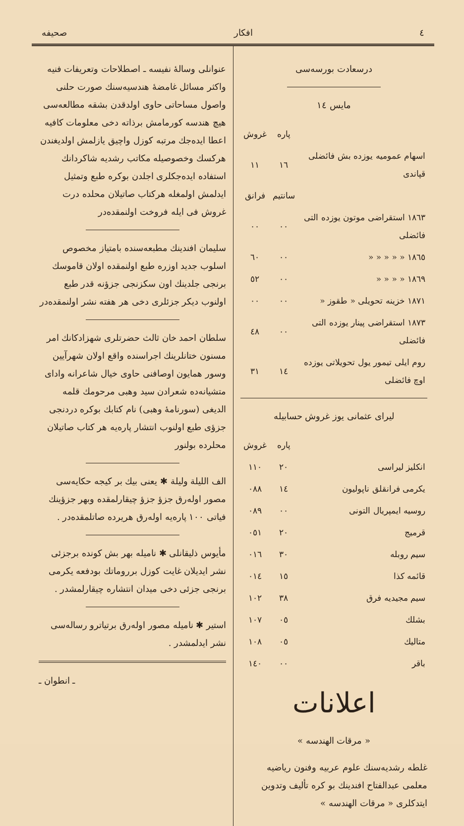٤ افكار صحیفه
درسعادت بورسه‌سی
مایس ١٤
| | پاره | غروش |
| اسهام عمومیه یوزده بش فائضلی قپاندی | ١٦ | ١١ |
| | سانتیم | فرانق |
| ١٨٦٣ استقراضی موتون یوزده التی فائضلی | ٠٠ | ٠٠ |
| ١٨٦٥ « « « « « | ٠٠ | ٦٠ |
| ١٨٦٩ « « « « | ٠٠ | ٥٢ |
| ١٨٧١ خزینه تحویلی « طقوز « | ٠٠ | ٠٠ |
| ١٨٧٣ استقراضی پینار یوزده التی فائضلی | ٠٠ | ٤٨ |
| روم ایلی تیمور یول تحویلاتی یوزده اوچ فائضلی | ١٤ | ٣١ |
لیرای عثمانی یوز غروش حسابیله
| | پاره | غروش |
| انکلیز لیراسی | ٢٠ | ١١٠ |
| یکرمی فرانقلق ناپولیون | ١٤ | ٠٨٨ |
| روسیه ایمپریال التونی | ٠٠ | ٠٨٩ |
| قرمیج | ٢٠ | ٠٥١ |
| سیم روبله | ٣٠ | ٠١٦ |
| قائمه کذا | ١٥ | ٠١٤ |
| سیم مجیدیه فرق | ٣٨ | ١٠٢ |
| بشلك | ٠٥ | ١٠٧ |
| متالیك | ٠٥ | ١٠٨ |
| باقر | ٠٠ | ١٤٠ |
اعلانات
« مرقات الهندسه »
غلطه رشدیه‌سنك علوم عربیه وفنون ریاضیه معلمی عبدالفتاح افندینك بو کره تألیف وتدوین ایتدکلری « مرقات الهندسه »
عنوانلی وسالهٔ نفیسه ـ اصطلاحات وتعریفات فنیه واکثر مسائل غامضهٔ هندسیه‌سنك صورت حلنی واصول مساحاتی حاوی اولدقدن بشقه مطالعه‌سی هیچ هندسه کورمامش برذاته دخی معلومات کافیه اعطا ایده‌جك مرتبه کوزل واچیق یازلمش اولدیغندن هرکسك وخصوصیله مکاتب رشدیه شاکردانك استفاده ایده‌جکلری اجلدن بوکره طبع وتمثیل ایدلمش اولمغله هرکتاب صاتیلان محلده درت غروش فی ایله فروخت اولنمقده‌در
سلیمان افندینك مطبعه‌سنده بامتیاز مخصوص اسلوب جدید اوزره طبع اولنمقده اولان قاموسك برنجی جلدینك اون سکزنجی جزؤنه قدر طبع اولنوب دیکر جزئلری دخی هر هفته نشر اولنمقده‌در
سلطان احمد خان ثالث حضرتلری شهزادکانك امر مسنون ختانلرینك اجراسنده واقع اولان شهرآیین وسور همایون اوصافنی حاوی خیال شاعرانه وادای متشیانه‌ده شعرادن سید وهبی مرحومك قلمه الدیغی (سورنامهٔ وهبی) نام کتابك بوکره دردنجی جزؤی طبع اولنوب انتشار پاره‌یه هر کتاب صاتیلان محلرده بولنور
الف اللیلة ولیلة ✱ یعنی بیك بر کیجه حکایه‌سی مصور اوله‌رق جزؤ جزؤ چیقارلمقده وبهر جزؤینك فیاتی ١٠٠ پاره‌یه اوله‌رق هریرده صاتلمقده‌در .
مأیوس ذلیقانلی ✱ نامیله بهر بش کونده برجزئی نشر ایدیلان غایت کوزل برروماتك بودفعه یکرمی برنجی جزئی دخی میدان انتشاره چیقارلمشدر .
استیر ✱ نامیله مصور اوله‌رق برتیاترو رساله‌سی نشر ایدلمشدر .
ـ انطوان ـ